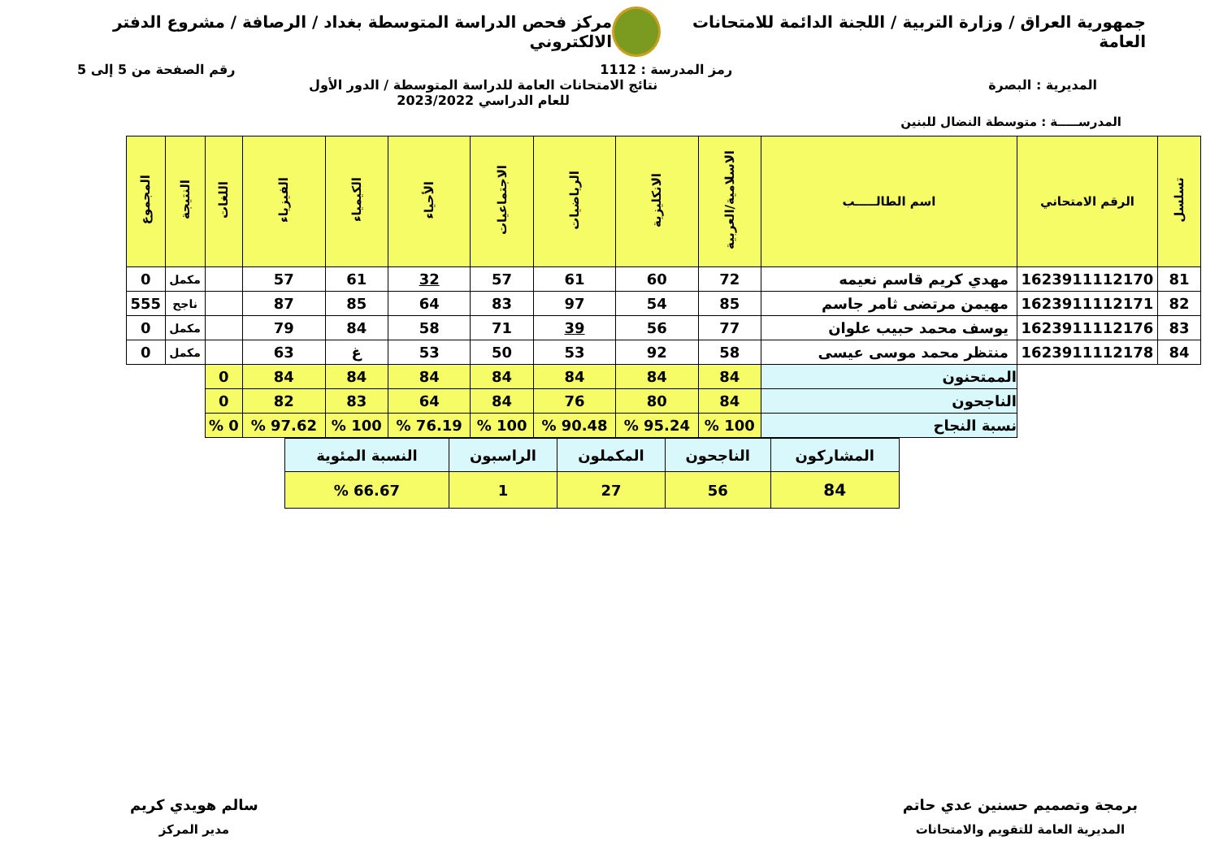جمهورية العراق / وزارة التربية / اللجنة الدائمة للامتحانات العامة
مركز فحص الدراسة المتوسطة بغداد / الرصافة / مشروع الدفتر الالكتروني
رمز المدرسة : 1112 رقم الصفحة من 5 إلى 5
المديرية : البصرة نتائج الامتحانات العامة للدراسة المتوسطة / الدور الأول
للعام الدراسي 2023/2022
المدرســـــة : متوسطة النضال للبنين
| تسلسل | الرقم الامتحاني | اسم الطالـــــب | الاسلامية/العربية | الانكليزية | الرياضيات | الاجتماعيات | الأحياء | الكيمياء | الفيزياء | اللغات | النتيجة | المجموع |
| --- | --- | --- | --- | --- | --- | --- | --- | --- | --- | --- | --- | --- |
| 81 | 1623911112170 | مهدي كريم قاسم نعيمه | 72 | 60 | 61 | 57 | 32 | 61 | 57 | | مكمل | 0 |
| 82 | 1623911112171 | مهيمن مرتضى ثامر جاسم | 85 | 54 | 97 | 83 | 64 | 85 | 87 | | ناجح | 555 |
| 83 | 1623911112176 | يوسف محمد حبيب علوان | 77 | 56 | 39 | 71 | 58 | 84 | 79 | | مكمل | 0 |
| 84 | 1623911112178 | منتظر محمد موسى عيسى | 58 | 92 | 53 | 50 | 53 | غ | 63 | | مكمل | 0 |
| | | الممتحنون | 84 | 84 | 84 | 84 | 84 | 84 | 84 | 0 | | |
| | | الناجحون | 84 | 80 | 76 | 84 | 64 | 83 | 82 | 0 | | |
| | | نسبة النجاح | 100 % | 95.24 % | 90.48 % | 100 % | 76.19 % | 100 % | 97.62 % | 0 % | | |
| المشاركون | الناجحون | المكملون | الراسبون | النسبة المئوية |
| 84 | 56 | 27 | 1 | 66.67 % |
برمجة وتصميم حسنين عدي حاتم
المديرية العامة للتقويم والامتحانات
سالم هويدي كريم
مدير المركز